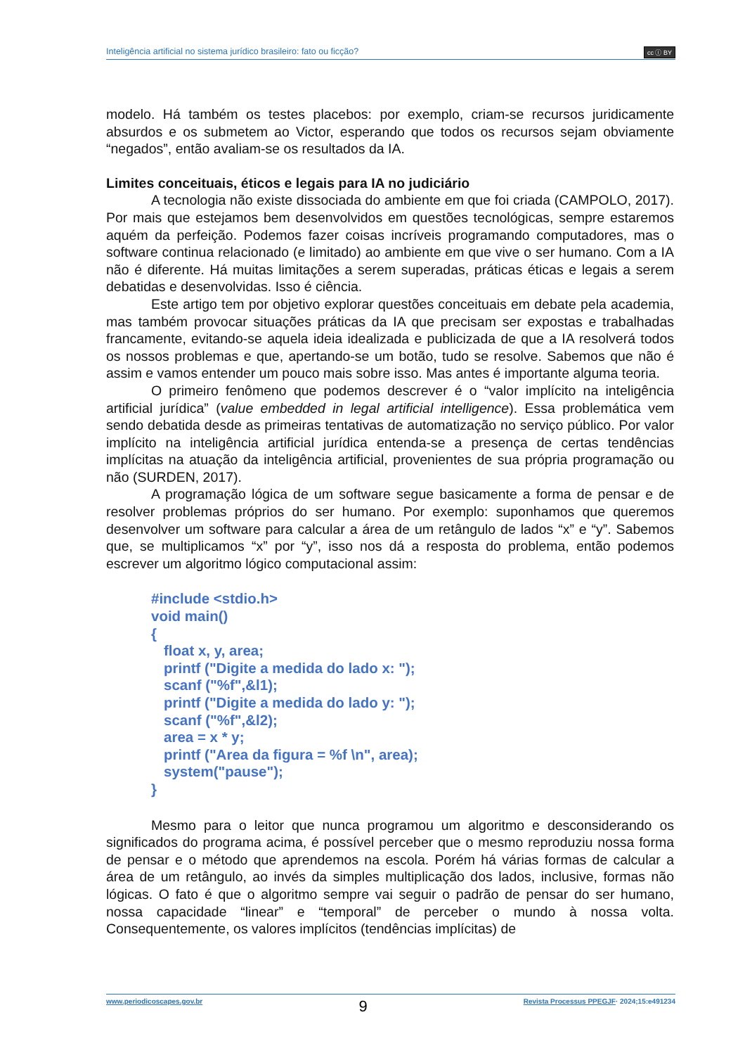Inteligência artificial no sistema jurídico brasileiro: fato ou ficção? cc ⓘ BY
modelo. Há também os testes placebos: por exemplo, criam-se recursos juridicamente absurdos e os submetem ao Victor, esperando que todos os recursos sejam obviamente “negados”, então avaliam-se os resultados da IA.
Limites conceituais, éticos e legais para IA no judiciário
A tecnologia não existe dissociada do ambiente em que foi criada (CAMPOLO, 2017). Por mais que estejamos bem desenvolvidos em questões tecnológicas, sempre estaremos aquém da perfeição. Podemos fazer coisas incríveis programando computadores, mas o software continua relacionado (e limitado) ao ambiente em que vive o ser humano. Com a IA não é diferente. Há muitas limitações a serem superadas, práticas éticas e legais a serem debatidas e desenvolvidas. Isso é ciência.
Este artigo tem por objetivo explorar questões conceituais em debate pela academia, mas também provocar situações práticas da IA que precisam ser expostas e trabalhadas francamente, evitando-se aquela ideia idealizada e publicizada de que a IA resolverá todos os nossos problemas e que, apertando-se um botão, tudo se resolve. Sabemos que não é assim e vamos entender um pouco mais sobre isso. Mas antes é importante alguma teoria.
O primeiro fenômeno que podemos descrever é o “valor implícito na inteligência artificial jurídica” (value embedded in legal artificial intelligence). Essa problemática vem sendo debatida desde as primeiras tentativas de automatização no serviço público. Por valor implícito na inteligência artificial jurídica entenda-se a presença de certas tendências implícitas na atuação da inteligência artificial, provenientes de sua própria programação ou não (SURDEN, 2017).
A programação lógica de um software segue basicamente a forma de pensar e de resolver problemas próprios do ser humano. Por exemplo: suponhamos que queremos desenvolver um software para calcular a área de um retângulo de lados “x” e “y”. Sabemos que, se multiplicamos “x” por “y”, isso nos dá a resposta do problema, então podemos escrever um algoritmo lógico computacional assim:
#include <stdio.h>
void main()
{
float x, y, area;
printf ("Digite a medida do lado x: ");
scanf ("%f",&l1);
printf ("Digite a medida do lado y: ");
scanf ("%f",&l2);
area = x * y;
printf ("Area da figura = %f \n", area);
system("pause");
}
Mesmo para o leitor que nunca programou um algoritmo e desconsiderando os significados do programa acima, é possível perceber que o mesmo reproduziu nossa forma de pensar e o método que aprendemos na escola. Porém há várias formas de calcular a área de um retângulo, ao invés da simples multiplicação dos lados, inclusive, formas não lógicas. O fato é que o algoritmo sempre vai seguir o padrão de pensar do ser humano, nossa capacidade “linear” e “temporal” de perceber o mundo à nossa volta. Consequentemente, os valores implícitos (tendências implícitas) de
www.periodicoscapes.gov.br 9 Revista Processus PPEGJF· 2024;15:e491234